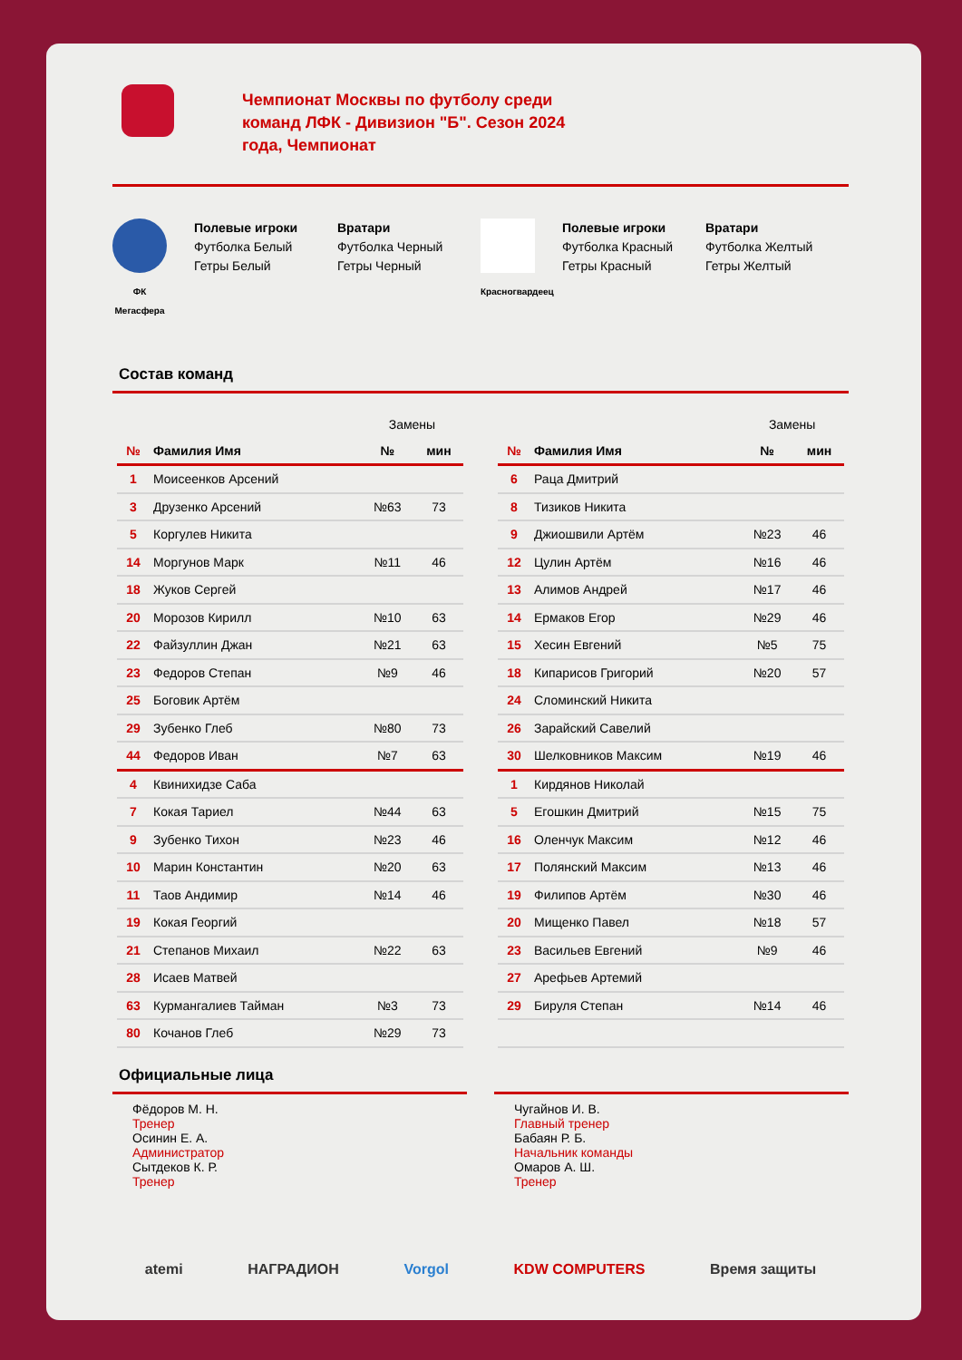Чемпионат Москвы по футболу среди команд ЛФК - Дивизион "Б". Сезон 2024 года, Чемпионат
ФК Мегасфера
Полевые игроки
Футболка Белый
Гетры Белый
Вратари
Футболка Черный
Гетры Черный
Красногвардеец
Полевые игроки
Футболка Красный
Гетры Красный
Вратари
Футболка Желтый
Гетры Желтый
Состав команд
| | | Замены | |
| № | Фамилия Имя | № | мин |
| 1 | Моисеенков Арсений | | |
| 3 | Друзенко Арсений | №63 | 73 |
| 5 | Коргулев Никита | | |
| 14 | Моргунов Марк | №11 | 46 |
| 18 | Жуков Сергей | | |
| 20 | Морозов Кирилл | №10 | 63 |
| 22 | Файзуллин Джан | №21 | 63 |
| 23 | Федоров Степан | №9 | 46 |
| 25 | Боговик Артём | | |
| 29 | Зубенко Глеб | №80 | 73 |
| 44 | Федоров Иван | №7 | 63 |
| 4 | Квинихидзе Саба | | |
| 7 | Кокая Тариел | №44 | 63 |
| 9 | Зубенко Тихон | №23 | 46 |
| 10 | Марин Константин | №20 | 63 |
| 11 | Таов Андимир | №14 | 46 |
| 19 | Кокая Георгий | | |
| 21 | Степанов Михаил | №22 | 63 |
| 28 | Исаев Матвей | | |
| 63 | Курмангалиев Тайман | №3 | 73 |
| 80 | Кочанов Глеб | №29 | 73 |
| | | Замены | |
| № | Фамилия Имя | № | мин |
| 6 | Раца Дмитрий | | |
| 8 | Тизиков Никита | | |
| 9 | Джиошвили Артём | №23 | 46 |
| 12 | Цулин Артём | №16 | 46 |
| 13 | Алимов Андрей | №17 | 46 |
| 14 | Ермаков Егор | №29 | 46 |
| 15 | Хесин Евгений | №5 | 75 |
| 18 | Кипарисов Григорий | №20 | 57 |
| 24 | Сломинский Никита | | |
| 26 | Зарайский Савелий | | |
| 30 | Шелковников Максим | №19 | 46 |
| 1 | Кирдянов Николай | | |
| 5 | Егошкин Дмитрий | №15 | 75 |
| 16 | Оленчук Максим | №12 | 46 |
| 17 | Полянский Максим | №13 | 46 |
| 19 | Филипов Артём | №30 | 46 |
| 20 | Мищенко Павел | №18 | 57 |
| 23 | Васильев Евгений | №9 | 46 |
| 27 | Арефьев Артемий | | |
| 29 | Бируля Степан | №14 | 46 |
Официальные лица
Фёдоров М. Н.
Тренер
Осинин Е. А.
Администратор
Сытдеков К. Р.
Тренер
Чугайнов И. В.
Главный тренер
Бабаян Р. Б.
Начальник команды
Омаров А. Ш.
Тренер
atemi НАГРАДИОН Vorgol KDW COMPUTERS Время защиты